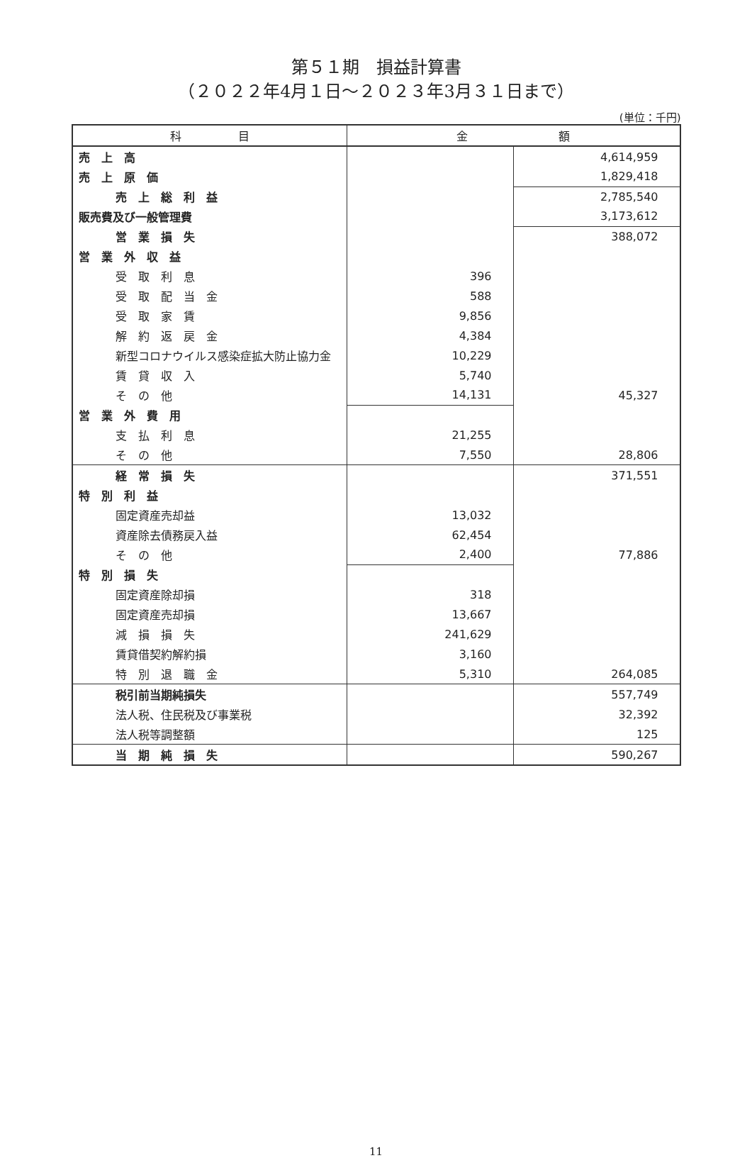第５１期　損益計算書
（２０２２年4月１日～２０２３年3月３１日まで）
(単位：千円)
| 科 目 | 金 額 | |
| --- | --- | --- |
| 売 上 高 | | 4,614,959 |
| 売 上 原 価 | | 1,829,418 |
| 売 上 総 利 益 | | 2,785,540 |
| 販売費及び一般管理費 | | 3,173,612 |
| 営 業 損 失 | | 388,072 |
| 営 業 外 収 益 | | |
| 受 取 利 息 | 396 | |
| 受 取 配 当 金 | 588 | |
| 受 取 家 賃 | 9,856 | |
| 解 約 返 戻 金 | 4,384 | |
| 新型コロナウイルス感染症拡大防止協力金 | 10,229 | |
| 賃 貸 収 入 | 5,740 | |
| そ の 他 | 14,131 | 45,327 |
| 営 業 外 費 用 | | |
| 支 払 利 息 | 21,255 | |
| そ の 他 | 7,550 | 28,806 |
| 経 常 損 失 | | 371,551 |
| 特 別 利 益 | | |
| 固定資産売却益 | 13,032 | |
| 資産除去債務戻入益 | 62,454 | |
| そ の 他 | 2,400 | 77,886 |
| 特 別 損 失 | | |
| 固定資産除却損 | 318 | |
| 固定資産売却損 | 13,667 | |
| 減 損 損 失 | 241,629 | |
| 賃貸借契約解約損 | 3,160 | |
| 特 別 退 職 金 | 5,310 | 264,085 |
| 税引前当期純損失 | | 557,749 |
| 法人税、住民税及び事業税 | | 32,392 |
| 法人税等調整額 | | 125 |
| 当 期 純 損 失 | | 590,267 |
11